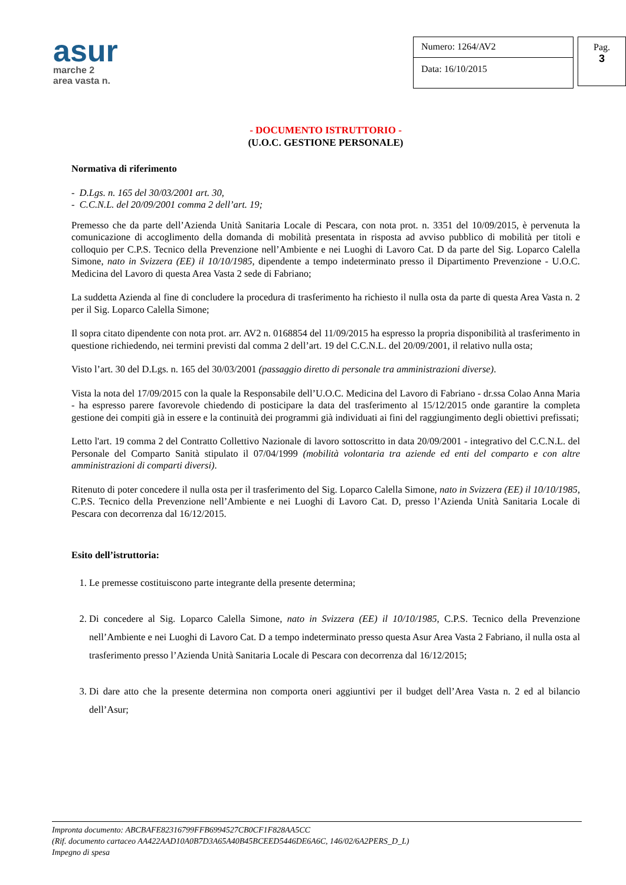asur
marche 2
area vasta n.
Numero: 1264/AV2
Data: 16/10/2015
Pag.
3
- DOCUMENTO ISTRUTTORIO -
(U.O.C. GESTIONE PERSONALE)
Normativa di riferimento
- D.Lgs. n. 165 del 30/03/2001 art. 30,
- C.C.N.L. del 20/09/2001 comma 2 dell’art. 19;
Premesso che da parte dell’Azienda Unità Sanitaria Locale di Pescara, con nota prot. n. 3351 del 10/09/2015, è pervenuta la comunicazione di accoglimento della domanda di mobilità presentata in risposta ad avviso pubblico di mobilità per titoli e colloquio per C.P.S. Tecnico della Prevenzione nell’Ambiente e nei Luoghi di Lavoro Cat. D da parte del Sig. Loparco Calella Simone, nato in Svizzera (EE) il 10/10/1985, dipendente a tempo indeterminato presso il Dipartimento Prevenzione - U.O.C. Medicina del Lavoro di questa Area Vasta 2 sede di Fabriano;
La suddetta Azienda al fine di concludere la procedura di trasferimento ha richiesto il nulla osta da parte di questa Area Vasta n. 2 per il Sig. Loparco Calella Simone;
Il sopra citato dipendente con nota prot. arr. AV2 n. 0168854 del 11/09/2015 ha espresso la propria disponibilità al trasferimento in questione richiedendo, nei termini previsti dal comma 2 dell’art. 19 del C.C.N.L. del 20/09/2001, il relativo nulla osta;
Visto l’art. 30 del D.Lgs. n. 165 del 30/03/2001 (passaggio diretto di personale tra amministrazioni diverse).
Vista la nota del 17/09/2015 con la quale la Responsabile dell’U.O.C. Medicina del Lavoro di Fabriano - dr.ssa Colao Anna Maria - ha espresso parere favorevole chiedendo di posticipare la data del trasferimento al 15/12/2015 onde garantire la completa gestione dei compiti già in essere e la continuità dei programmi già individuati ai fini del raggiungimento degli obiettivi prefissati;
Letto l'art. 19 comma 2 del Contratto Collettivo Nazionale di lavoro sottoscritto in data 20/09/2001 - integrativo del C.C.N.L. del Personale del Comparto Sanità stipulato il 07/04/1999 (mobilità volontaria tra aziende ed enti del comparto e con altre amministrazioni di comparti diversi).
Ritenuto di poter concedere il nulla osta per il trasferimento del Sig. Loparco Calella Simone, nato in Svizzera (EE) il 10/10/1985, C.P.S. Tecnico della Prevenzione nell’Ambiente e nei Luoghi di Lavoro Cat. D, presso l’Azienda Unità Sanitaria Locale di Pescara con decorrenza dal 16/12/2015.
Esito dell’istruttoria:
1. Le premesse costituiscono parte integrante della presente determina;
2. Di concedere al Sig. Loparco Calella Simone, nato in Svizzera (EE) il 10/10/1985, C.P.S. Tecnico della Prevenzione nell’Ambiente e nei Luoghi di Lavoro Cat. D a tempo indeterminato presso questa Asur Area Vasta 2 Fabriano, il nulla osta al trasferimento presso l’Azienda Unità Sanitaria Locale di Pescara con decorrenza dal 16/12/2015;
3. Di dare atto che la presente determina non comporta oneri aggiuntivi per il budget dell’Area Vasta n. 2 ed al bilancio dell’Asur;
Impronta documento: ABCBAFE82316799FFB6994527CB0CF1F828AA5CC
(Rif. documento cartaceo AA422AAD10A0B7D3A65A40B45BCEED5446DE6A6C, 146/02/6A2PERS_D_L)
Impegno di spesa